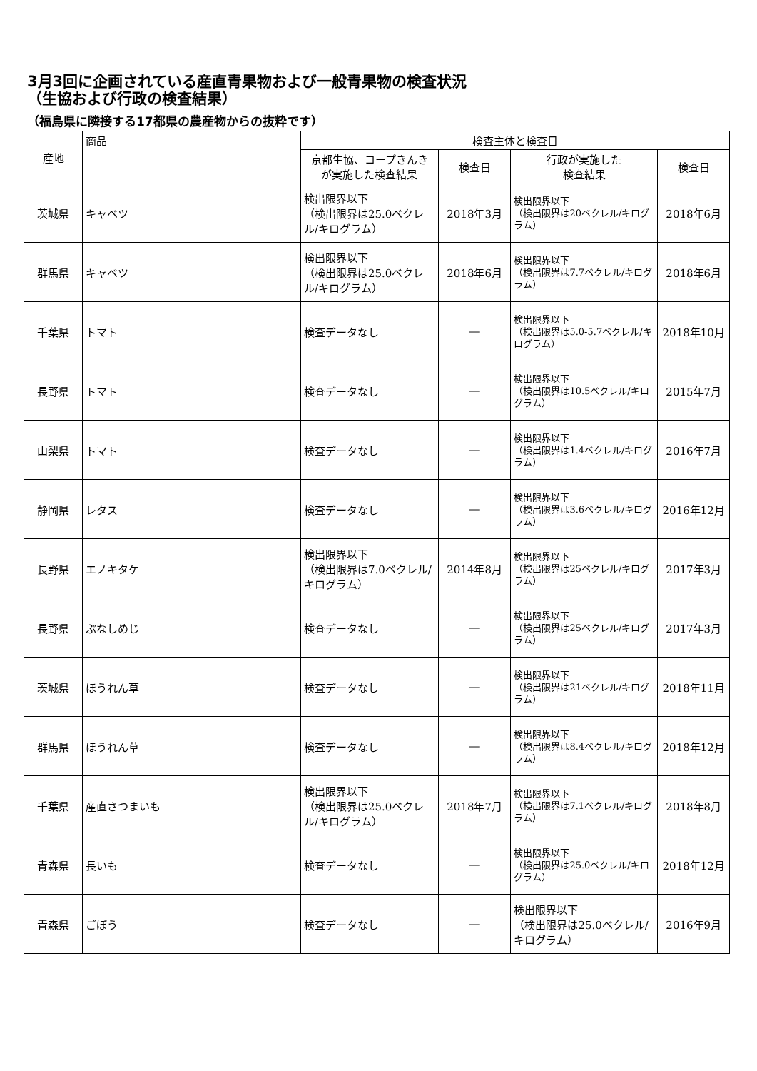3月3回に企画されている産直青果物および一般青果物の検査状況
（生協および行政の検査結果）
（福島県に隣接する17都県の農産物からの抜粋です）
| 産地 | 商品 | 検査主体と検査日 | | | |
| --- | --- | --- | --- | --- | --- |
| | | 京都生協、コープきんき が実施した検査結果 | 検査日 | 行政が実施した 検査結果 | 検査日 |
| 茨城県 | キャベツ | 検出限界以下 （検出限界は25.0ベクレル/キログラム） | 2018年3月 | 検出限界以下 （検出限界は20ベクレル/キログラム） | 2018年6月 |
| 群馬県 | キャベツ | 検出限界以下 （検出限界は25.0ベクレル/キログラム） | 2018年6月 | 検出限界以下 （検出限界は7.7ベクレル/キログラム） | 2018年6月 |
| 千葉県 | トマト | 検査データなし | ― | 検出限界以下 （検出限界は5.0-5.7ベクレル/キログラム） | 2018年10月 |
| 長野県 | トマト | 検査データなし | ― | 検出限界以下 （検出限界は10.5ベクレル/キログラム） | 2015年7月 |
| 山梨県 | トマト | 検査データなし | ― | 検出限界以下 （検出限界は1.4ベクレル/キログラム） | 2016年7月 |
| 静岡県 | レタス | 検査データなし | ― | 検出限界以下 （検出限界は3.6ベクレル/キログラム） | 2016年12月 |
| 長野県 | エノキタケ | 検出限界以下 （検出限界は7.0ベクレル/キログラム） | 2014年8月 | 検出限界以下 （検出限界は25ベクレル/キログラム） | 2017年3月 |
| 長野県 | ぶなしめじ | 検査データなし | ― | 検出限界以下 （検出限界は25ベクレル/キログラム） | 2017年3月 |
| 茨城県 | ほうれん草 | 検査データなし | ― | 検出限界以下 （検出限界は21ベクレル/キログラム） | 2018年11月 |
| 群馬県 | ほうれん草 | 検査データなし | ― | 検出限界以下 （検出限界は8.4ベクレル/キログラム） | 2018年12月 |
| 千葉県 | 産直さつまいも | 検出限界以下 （検出限界は25.0ベクレル/キログラム） | 2018年7月 | 検出限界以下 （検出限界は7.1ベクレル/キログラム） | 2018年8月 |
| 青森県 | 長いも | 検査データなし | ― | 検出限界以下 （検出限界は25.0ベクレル/キログラム） | 2018年12月 |
| 青森県 | ごぼう | 検査データなし | ― | 検出限界以下 （検出限界は25.0ベクレル/キログラム） | 2016年9月 |